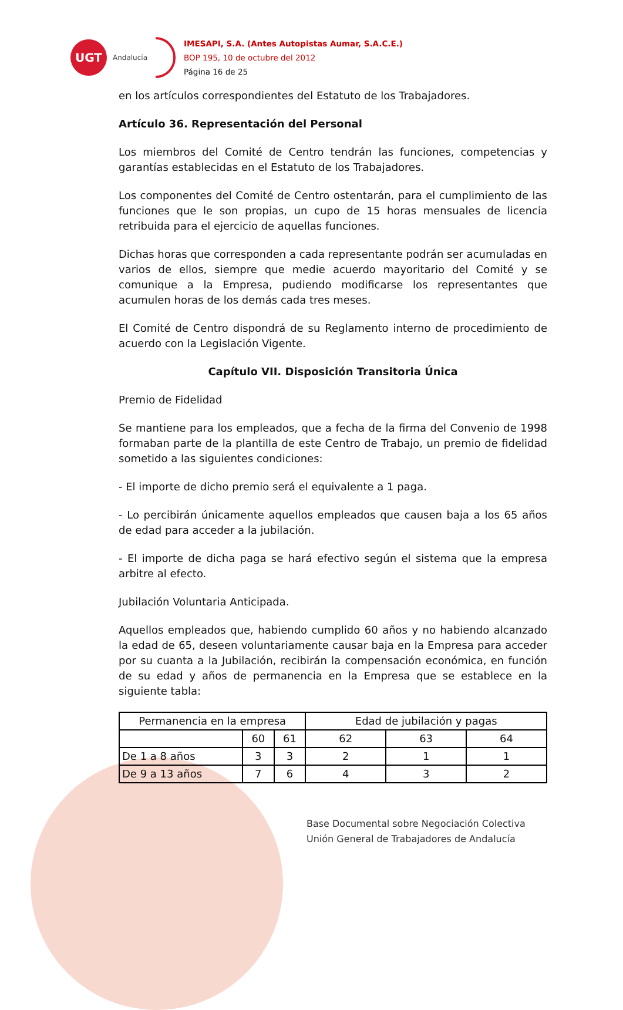UGT
Andalucía
IMESAPI, S.A. (Antes Autopistas Aumar, S.A.C.E.)
BOP 195, 10 de octubre del 2012
Página 16 de 25
en los artículos correspondientes del Estatuto de los Trabajadores.
Artículo 36. Representación del Personal
Los miembros del Comité de Centro tendrán las funciones, competencias y garantías establecidas en el Estatuto de los Trabajadores.
Los componentes del Comité de Centro ostentarán, para el cumplimiento de las funciones que le son propias, un cupo de 15 horas mensuales de licencia retribuida para el ejercicio de aquellas funciones.
Dichas horas que corresponden a cada representante podrán ser acumuladas en varios de ellos, siempre que medie acuerdo mayoritario del Comité y se comunique a la Empresa, pudiendo modificarse los representantes que acumulen horas de los demás cada tres meses.
El Comité de Centro dispondrá de su Reglamento interno de procedimiento de acuerdo con la Legislación Vigente.
Capítulo VII. Disposición Transitoria Única
Premio de Fidelidad
Se mantiene para los empleados, que a fecha de la firma del Convenio de 1998 formaban parte de la plantilla de este Centro de Trabajo, un premio de fidelidad sometido a las siguientes condiciones:
- El importe de dicho premio será el equivalente a 1 paga.
- Lo percibirán únicamente aquellos empleados que causen baja a los 65 años de edad para acceder a la jubilación.
- El importe de dicha paga se hará efectivo según el sistema que la empresa arbitre al efecto.
Jubilación Voluntaria Anticipada.
Aquellos empleados que, habiendo cumplido 60 años y no habiendo alcanzado la edad de 65, deseen voluntariamente causar baja en la Empresa para acceder por su cuanta a la Jubilación, recibirán la compensación económica, en función de su edad y años de permanencia en la Empresa que se establece en la siguiente tabla:
| Permanencia en la empresa | | | Edad de jubilación y pagas | | |
| | 60 | 61 | 62 | 63 | 64 |
| De 1 a 8 años | 3 | 3 | 2 | 1 | 1 |
| De 9 a 13 años | 7 | 6 | 4 | 3 | 2 |
Base Documental sobre Negociación Colectiva
Unión General de Trabajadores de Andalucía